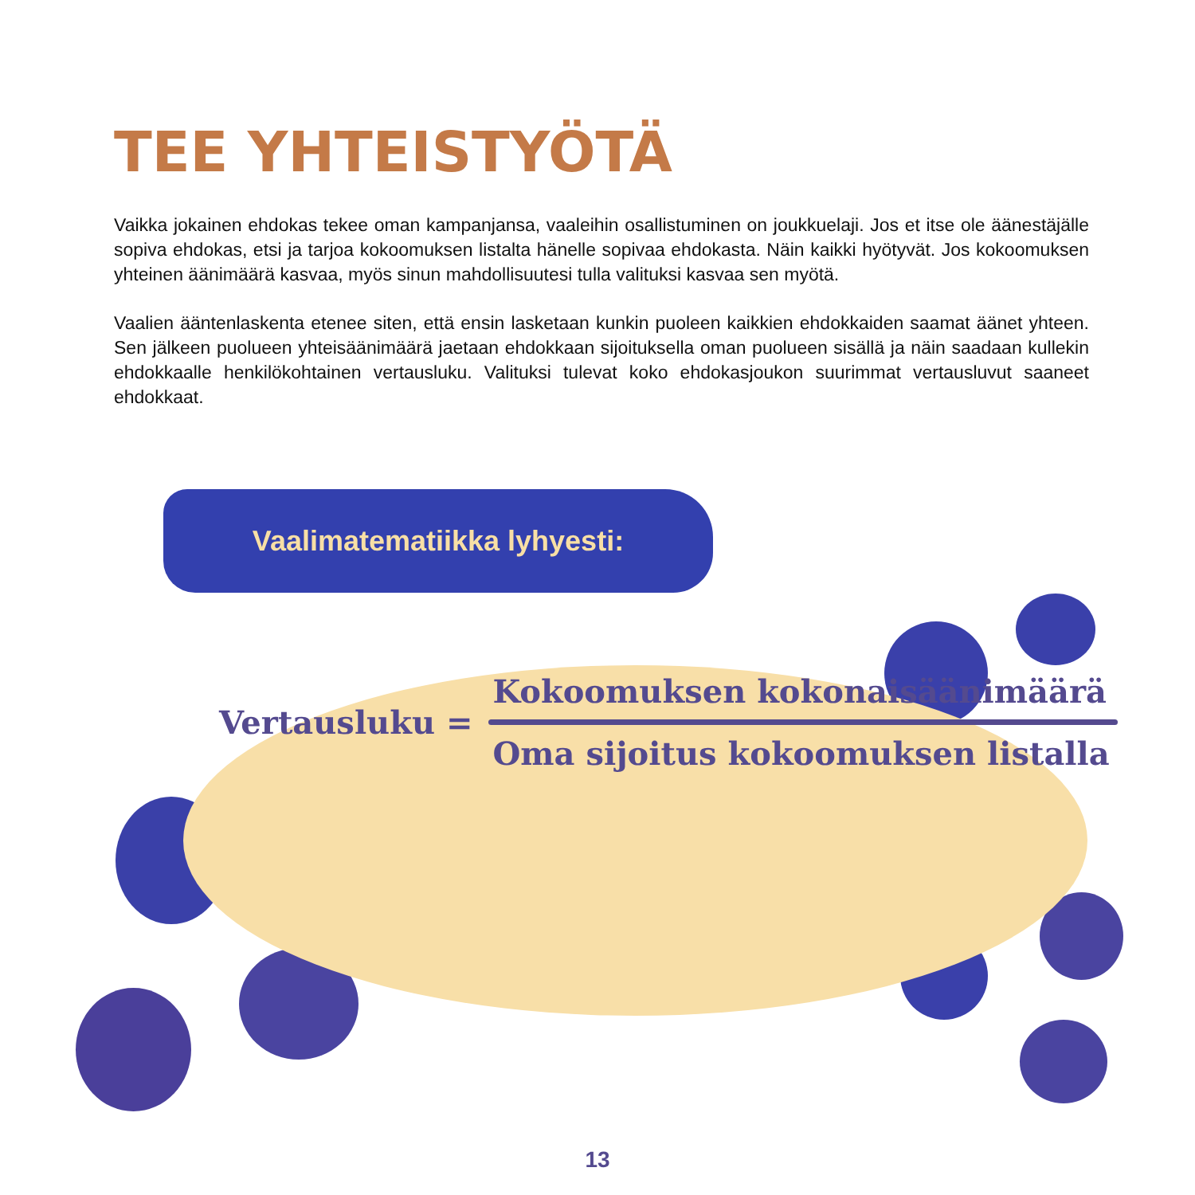TEE YHTEISTYÖTÄ
Vaikka jokainen ehdokas tekee oman kampanjansa, vaaleihin osallistuminen on joukkuelaji. Jos et itse ole äänestäjälle sopiva ehdokas, etsi ja tarjoa kokoomuksen listalta hänelle sopivaa ehdokasta. Näin kaikki hyötyvät. Jos kokoomuksen yhteinen äänimäärä kasvaa, myös sinun mahdollisuutesi tulla valituksi kasvaa sen myötä.
Vaalien ääntenlaskenta etenee siten, että ensin lasketaan kunkin puoleen kaikkien ehdokkaiden saamat äänet yhteen. Sen jälkeen puolueen yhteisäänimäärä jaetaan ehdokkaan sijoituksella oman puolueen sisällä ja näin saadaan kullekin ehdokkaalle henkilökohtainen vertausluku. Valituksi tulevat koko ehdokasjoukon suurimmat vertausluvut saaneet ehdokkaat.
Vaalimatematiikka lyhyesti:
Vertausluku =
Kokoomuksen kokonaisäänimäärä
Oma sijoitus kokoomuksen listalla
13